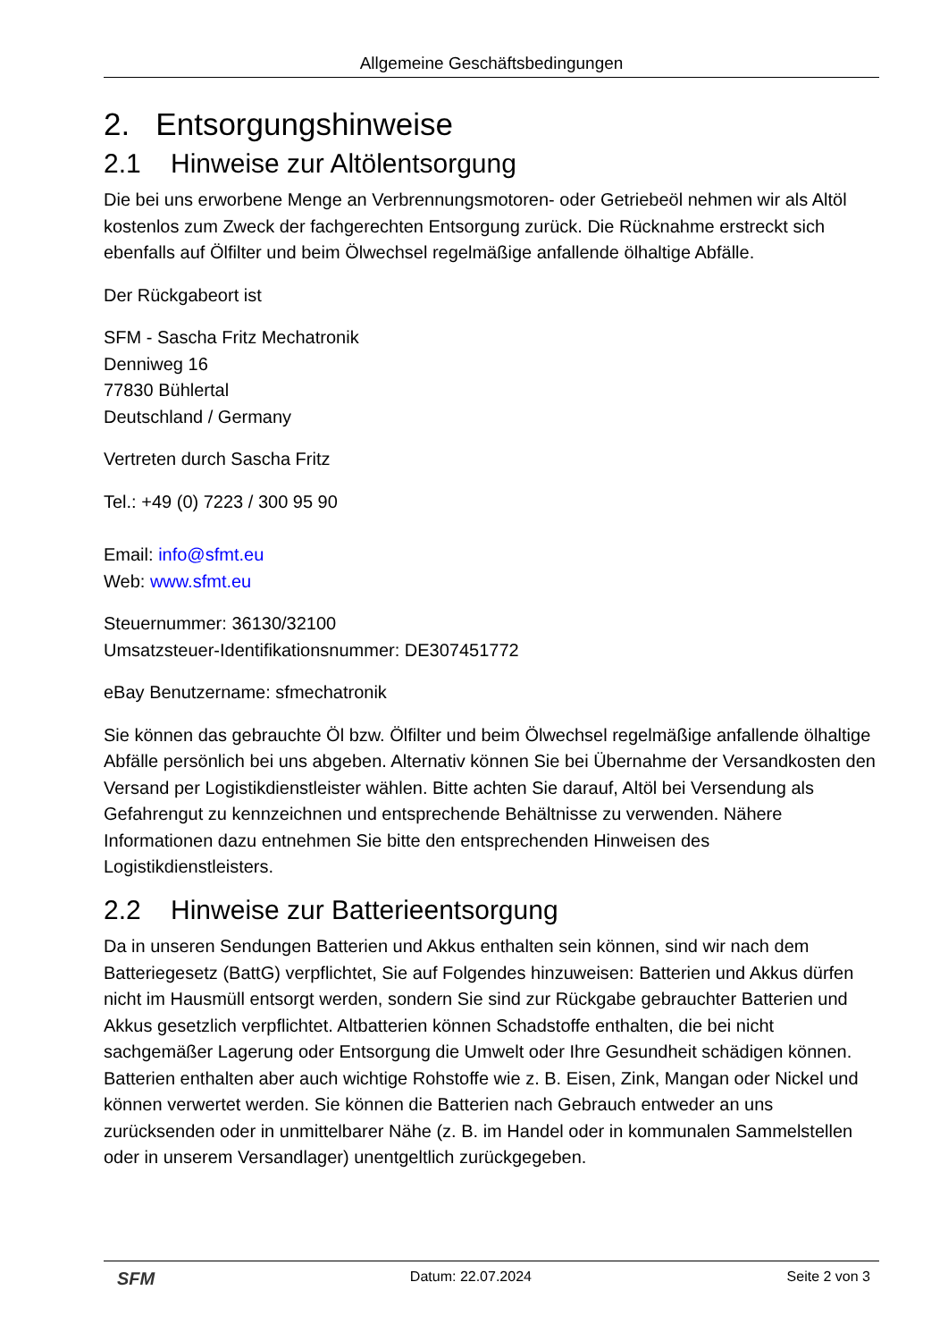Allgemeine Geschäftsbedingungen
2. Entsorgungshinweise
2.1 Hinweise zur Altölentsorgung
Die bei uns erworbene Menge an Verbrennungsmotoren- oder Getriebeöl nehmen wir als Altöl kostenlos zum Zweck der fachgerechten Entsorgung zurück. Die Rücknahme erstreckt sich ebenfalls auf Ölfilter und beim Ölwechsel regelmäßige anfallende ölhaltige Abfälle.
Der Rückgabeort ist
SFM - Sascha Fritz Mechatronik
Denniweg 16
77830 Bühlertal
Deutschland / Germany
Vertreten durch Sascha Fritz
Tel.: +49 (0) 7223 / 300 95 90
Email: info@sfmt.eu
Web: www.sfmt.eu
Steuernummer: 36130/32100
Umsatzsteuer-Identifikationsnummer: DE307451772
eBay Benutzername: sfmechatronik
Sie können das gebrauchte Öl bzw. Ölfilter und beim Ölwechsel regelmäßige anfallende ölhaltige Abfälle persönlich bei uns abgeben. Alternativ können Sie bei Übernahme der Versandkosten den Versand per Logistikdienstleister wählen. Bitte achten Sie darauf, Altöl bei Versendung als Gefahrengut zu kennzeichnen und entsprechende Behältnisse zu verwenden. Nähere Informationen dazu entnehmen Sie bitte den entsprechenden Hinweisen des Logistikdienstleisters.
2.2 Hinweise zur Batterieentsorgung
Da in unseren Sendungen Batterien und Akkus enthalten sein können, sind wir nach dem Batteriegesetz (BattG) verpflichtet, Sie auf Folgendes hinzuweisen: Batterien und Akkus dürfen nicht im Hausmüll entsorgt werden, sondern Sie sind zur Rückgabe gebrauchter Batterien und Akkus gesetzlich verpflichtet. Altbatterien können Schadstoffe enthalten, die bei nicht sachgemäßer Lagerung oder Entsorgung die Umwelt oder Ihre Gesundheit schädigen können. Batterien enthalten aber auch wichtige Rohstoffe wie z. B. Eisen, Zink, Mangan oder Nickel und können verwertet werden. Sie können die Batterien nach Gebrauch entweder an uns zurücksenden oder in unmittelbarer Nähe (z. B. im Handel oder in kommunalen Sammelstellen oder in unserem Versandlager) unentgeltlich zurückgegeben.
SFM Datum: 22.07.2024 Seite 2 von 3